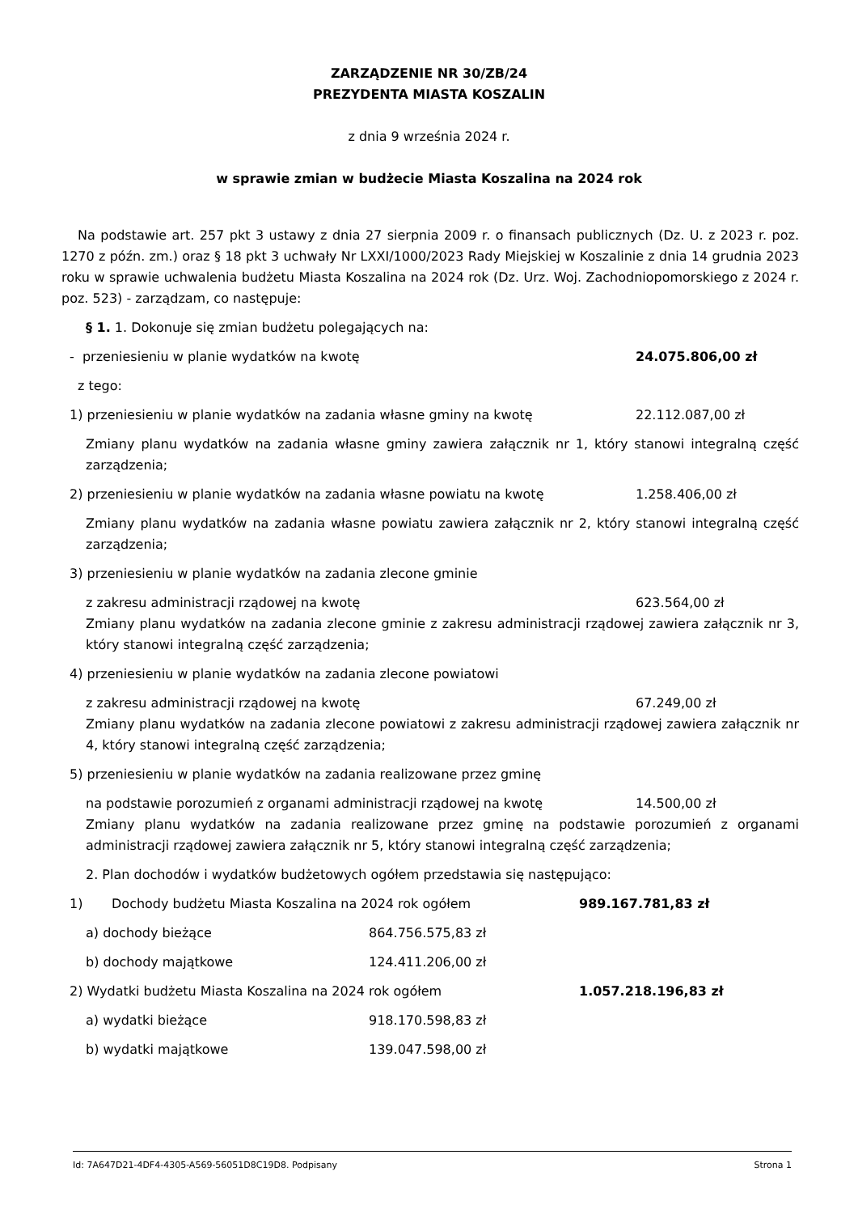ZARZĄDZENIE NR 30/ZB/24
PREZYDENTA MIASTA KOSZALIN
z dnia 9 września 2024 r.
w sprawie zmian w budżecie Miasta Koszalina na 2024 rok
Na podstawie art. 257 pkt 3 ustawy z dnia 27 sierpnia 2009 r. o finansach publicznych (Dz. U. z 2023 r. poz. 1270 z późn. zm.) oraz § 18 pkt 3 uchwały Nr LXXI/1000/2023 Rady Miejskiej w Koszalinie z dnia 14 grudnia 2023 roku w sprawie uchwalenia budżetu Miasta Koszalina na 2024 rok (Dz. Urz. Woj. Zachodniopomorskiego z 2024 r. poz. 523) - zarządzam, co następuje:
§ 1. 1. Dokonuje się zmian budżetu polegających na:
- przeniesieniu w planie wydatków na kwotę 24.075.806,00 zł
z tego:
1) przeniesieniu w planie wydatków na zadania własne gminy na kwotę 22.112.087,00 zł
Zmiany planu wydatków na zadania własne gminy zawiera załącznik nr 1, który stanowi integralną część zarządzenia;
2) przeniesieniu w planie wydatków na zadania własne powiatu na kwotę 1.258.406,00 zł
Zmiany planu wydatków na zadania własne powiatu zawiera załącznik nr 2, który stanowi integralną część zarządzenia;
3) przeniesieniu w planie wydatków na zadania zlecone gminie
z zakresu administracji rządowej na kwotę 623.564,00 zł
Zmiany planu wydatków na zadania zlecone gminie z zakresu administracji rządowej zawiera załącznik nr 3, który stanowi integralną część zarządzenia;
4) przeniesieniu w planie wydatków na zadania zlecone powiatowi
z zakresu administracji rządowej na kwotę 67.249,00 zł
Zmiany planu wydatków na zadania zlecone powiatowi z zakresu administracji rządowej zawiera załącznik nr 4, który stanowi integralną część zarządzenia;
5) przeniesieniu w planie wydatków na zadania realizowane przez gminę
na podstawie porozumień z organami administracji rządowej na kwotę 14.500,00 zł
Zmiany planu wydatków na zadania realizowane przez gminę na podstawie porozumień z organami administracji rządowej zawiera załącznik nr 5, który stanowi integralną część zarządzenia;
2. Plan dochodów i wydatków budżetowych ogółem przedstawia się następująco:
1) Dochody budżetu Miasta Koszalina na 2024 rok ogółem 989.167.781,83 zł
a) dochody bieżące 864.756.575,83 zł
b) dochody majątkowe 124.411.206,00 zł
2) Wydatki budżetu Miasta Koszalina na 2024 rok ogółem 1.057.218.196,83 zł
a) wydatki bieżące 918.170.598,83 zł
b) wydatki majątkowe 139.047.598,00 zł
Id: 7A647D21-4DF4-4305-A569-56051D8C19D8. Podpisany Strona 1